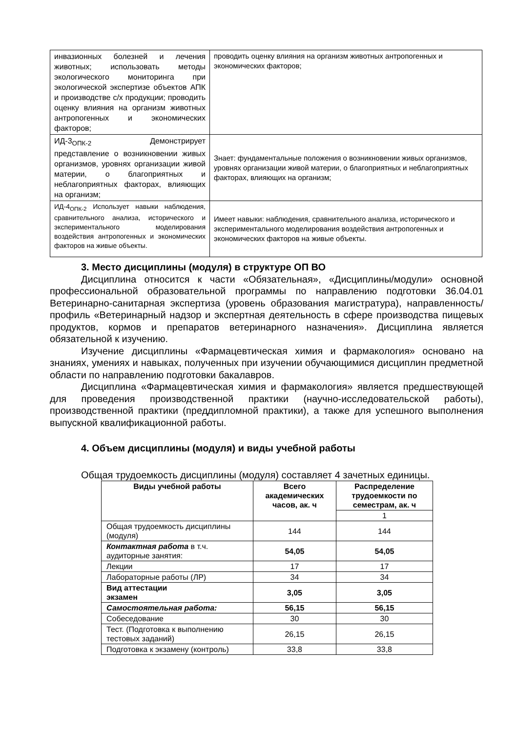| инвазионных болезней и лечения животных; использовать методы экологического мониторинга при экологической экспертизе объектов АПК и производстве с/х продукции; проводить оценку влияния на организм животных антропогенных и экономических факторов; | проводить оценку влияния на организм животных антропогенных и экономических факторов; |
| ИД-3<sub>ОПК-2</sub> Демонстрирует представление о возникновении живых организмов, уровнях организации живой материи, о благоприятных и неблагоприятных факторах, влияющих на организм; | Знает: фундаментальные положения о возникновении живых организмов, уровнях организации живой материи, о благоприятных и неблагоприятных факторах, влияющих на организм; |
| ИД-4<sub>ОПК-2</sub> Использует навыки наблюдения, сравнительного анализа, исторического и экспериментального моделирования воздействия антропогенных и экономических факторов на живые объекты. | Имеет навыки: наблюдения, сравнительного анализа, исторического и экспериментального моделирования воздействия антропогенных и экономических факторов на живые объекты. |
3. Место дисциплины (модуля) в структуре ОП ВО
Дисциплина относится к части «Обязательная», «Дисциплины/модули» основной профессиональной образовательной программы по направлению подготовки 36.04.01 Ветеринарно-санитарная экспертиза (уровень образования магистратура), направленность/профиль «Ветеринарный надзор и экспертная деятельность в сфере производства пищевых продуктов, кормов и препаратов ветеринарного назначения». Дисциплина является обязательной к изучению.
Изучение дисциплины «Фармацевтическая химия и фармакология» основано на знаниях, умениях и навыках, полученных при изучении обучающимися дисциплин предметной области по направлению подготовки бакалавров.
Дисциплина «Фармацевтическая химия и фармакология» является предшествующей для проведения производственной практики (научно-исследовательской работы), производственной практики (преддипломной практики), а также для успешного выполнения выпускной квалификационной работы.
4. Объем дисциплины (модуля) и виды учебной работы
Общая трудоемкость дисциплины (модуля) составляет 4 зачетных единицы.
| Виды учебной работы | Всего академических часов, ак. ч | Распределение трудоемкости по семестрам, ак. ч |
| --- | --- | --- |
| | | 1 |
| Общая трудоемкость дисциплины (модуля) | 144 | 144 |
| Контактная работа в т.ч. аудиторные занятия: | 54,05 | 54,05 |
| Лекции | 17 | 17 |
| Лабораторные работы (ЛР) | 34 | 34 |
| Вид аттестации экзамен | 3,05 | 3,05 |
| Самостоятельная работа: | 56,15 | 56,15 |
| Собеседование | 30 | 30 |
| Тест. (Подготовка к выполнению тестовых заданий) | 26,15 | 26,15 |
| Подготовка к экзамену (контроль) | 33,8 | 33,8 |